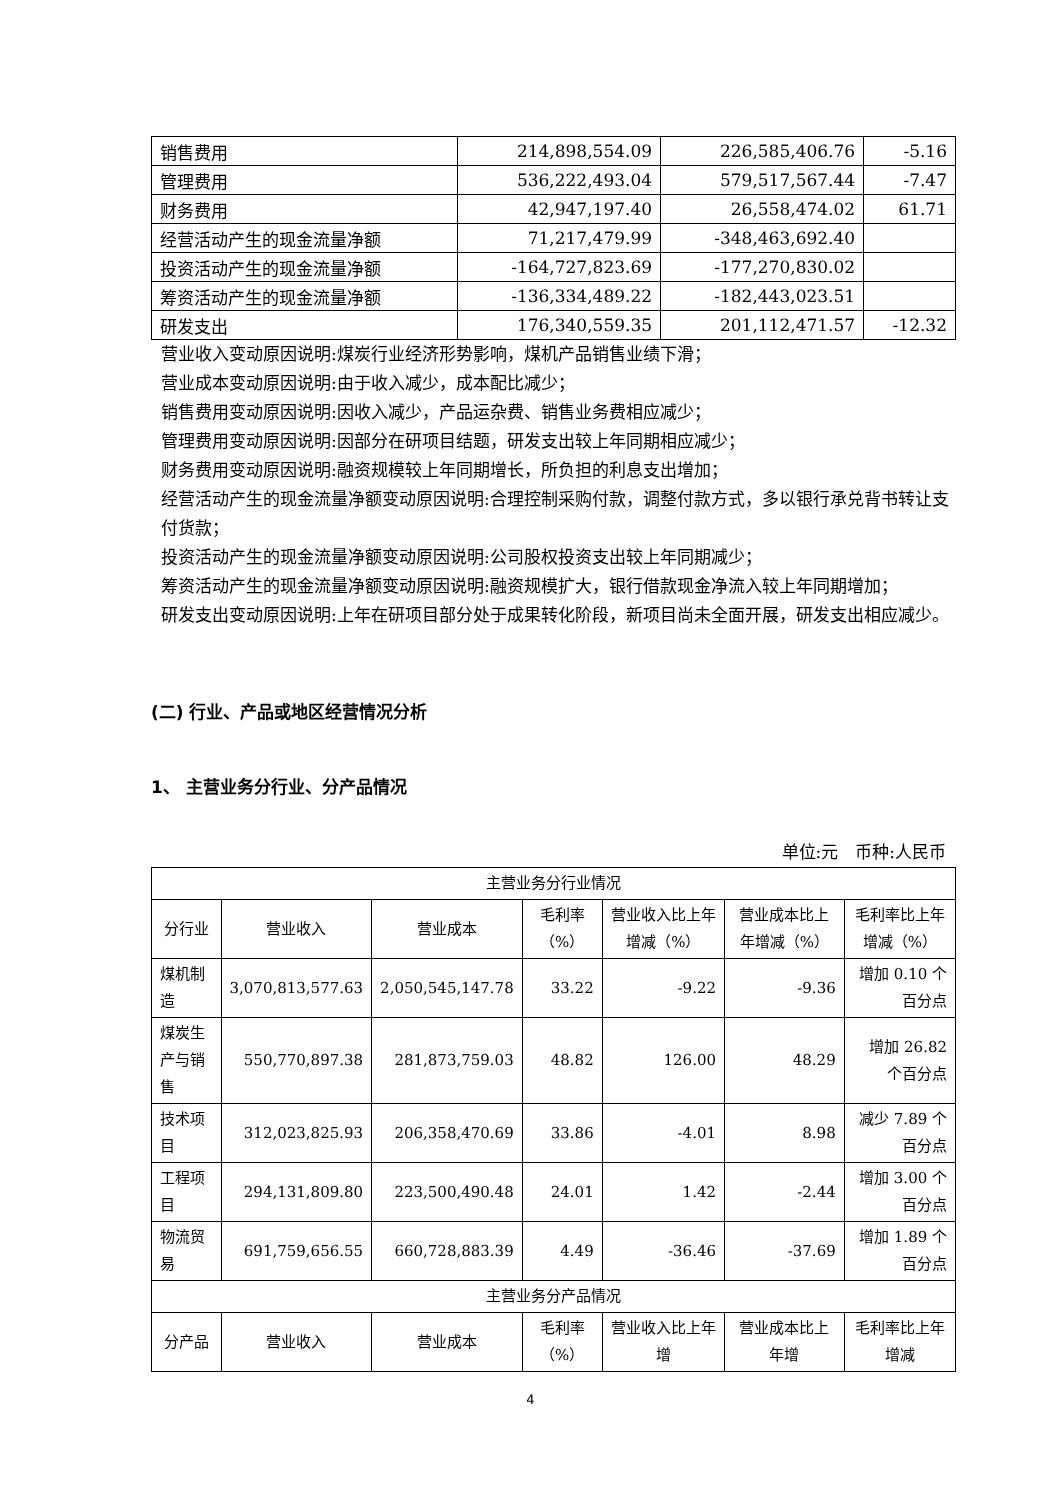| 销售费用 | 214,898,554.09 | 226,585,406.76 | -5.16 |
| 管理费用 | 536,222,493.04 | 579,517,567.44 | -7.47 |
| 财务费用 | 42,947,197.40 | 26,558,474.02 | 61.71 |
| 经营活动产生的现金流量净额 | 71,217,479.99 | -348,463,692.40 | |
| 投资活动产生的现金流量净额 | -164,727,823.69 | -177,270,830.02 | |
| 筹资活动产生的现金流量净额 | -136,334,489.22 | -182,443,023.51 | |
| 研发支出 | 176,340,559.35 | 201,112,471.57 | -12.32 |
营业收入变动原因说明:煤炭行业经济形势影响，煤机产品销售业绩下滑；
营业成本变动原因说明:由于收入减少，成本配比减少；
销售费用变动原因说明:因收入减少，产品运杂费、销售业务费相应减少；
管理费用变动原因说明:因部分在研项目结题，研发支出较上年同期相应减少；
财务费用变动原因说明:融资规模较上年同期增长，所负担的利息支出增加；
经营活动产生的现金流量净额变动原因说明:合理控制采购付款，调整付款方式，多以银行承兑背书转让支付货款；
投资活动产生的现金流量净额变动原因说明:公司股权投资支出较上年同期减少；
筹资活动产生的现金流量净额变动原因说明:融资规模扩大，银行借款现金净流入较上年同期增加；
研发支出变动原因说明:上年在研项目部分处于成果转化阶段，新项目尚未全面开展，研发支出相应减少。
(二) 行业、产品或地区经营情况分析
1、 主营业务分行业、分产品情况
单位:元　币种:人民币
| 主营业务分行业情况 | | | | | | |
| 分行业 | 营业收入 | 营业成本 | 毛利率（%） | 营业收入比上年增减（%） | 营业成本比上年增减（%） | 毛利率比上年增减（%） |
| 煤机制造 | 3,070,813,577.63 | 2,050,545,147.78 | 33.22 | -9.22 | -9.36 | 增加 0.10 个百分点 |
| 煤炭生产与销售 | 550,770,897.38 | 281,873,759.03 | 48.82 | 126.00 | 48.29 | 增加 26.82 个百分点 |
| 技术项目 | 312,023,825.93 | 206,358,470.69 | 33.86 | -4.01 | 8.98 | 减少 7.89 个百分点 |
| 工程项目 | 294,131,809.80 | 223,500,490.48 | 24.01 | 1.42 | -2.44 | 增加 3.00 个百分点 |
| 物流贸易 | 691,759,656.55 | 660,728,883.39 | 4.49 | -36.46 | -37.69 | 增加 1.89 个百分点 |
| 主营业务分产品情况 | | | | | | |
| 分产品 | 营业收入 | 营业成本 | 毛利率（%） | 营业收入比上年增 | 营业成本比上年增 | 毛利率比上年增减 |
4